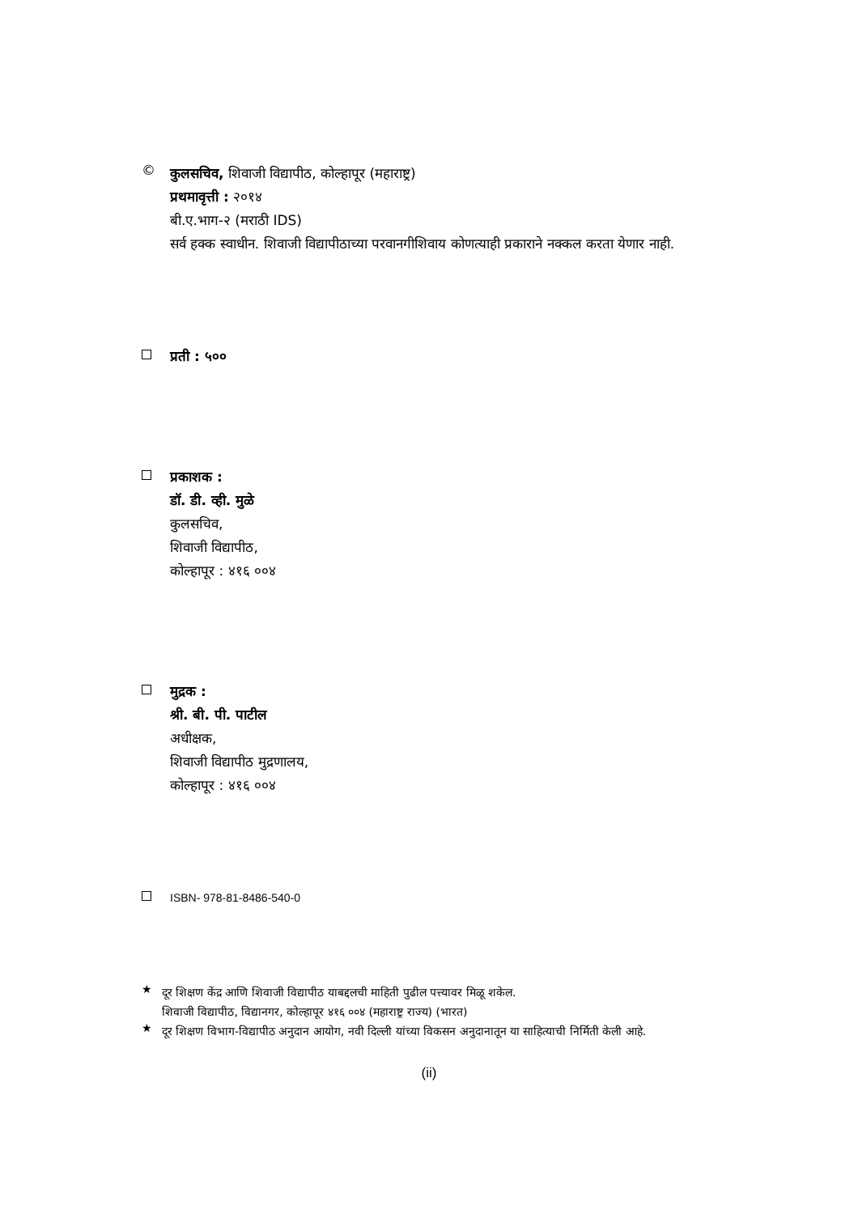©
कुलसचिव, शिवाजी विद्यापीठ, कोल्हापूर (महाराष्ट्र)
प्रथमावृत्ती : २०१४
बी.ए.भाग-२ (मराठी IDS)
सर्व हक्क स्वाधीन. शिवाजी विद्यापीठाच्या परवानगीशिवाय कोणत्याही प्रकाराने नक्कल करता येणार नाही.
प्रती : ५००
प्रकाशक :
डॉ. डी. व्ही. मुळे
कुलसचिव,
शिवाजी विद्यापीठ,
कोल्हापूर : ४१६ ००४
मुद्रक :
श्री. बी. पी. पाटील
अधीक्षक,
शिवाजी विद्यापीठ मुद्रणालय,
कोल्हापूर : ४१६ ००४
ISBN- 978-81-8486-540-0
★
दूर शिक्षण केंद्र आणि शिवाजी विद्यापीठ याबद्दलची माहिती पुढील पत्त्यावर मिळू शकेल.
शिवाजी विद्यापीठ, विद्यानगर, कोल्हापूर ४१६ ००४ (महाराष्ट्र राज्य) (भारत)
★
दूर शिक्षण विभाग-विद्यापीठ अनुदान आयोग, नवी दिल्ली यांच्या विकसन अनुदानातून या साहित्याची निर्मिती केली आहे.
(ii)